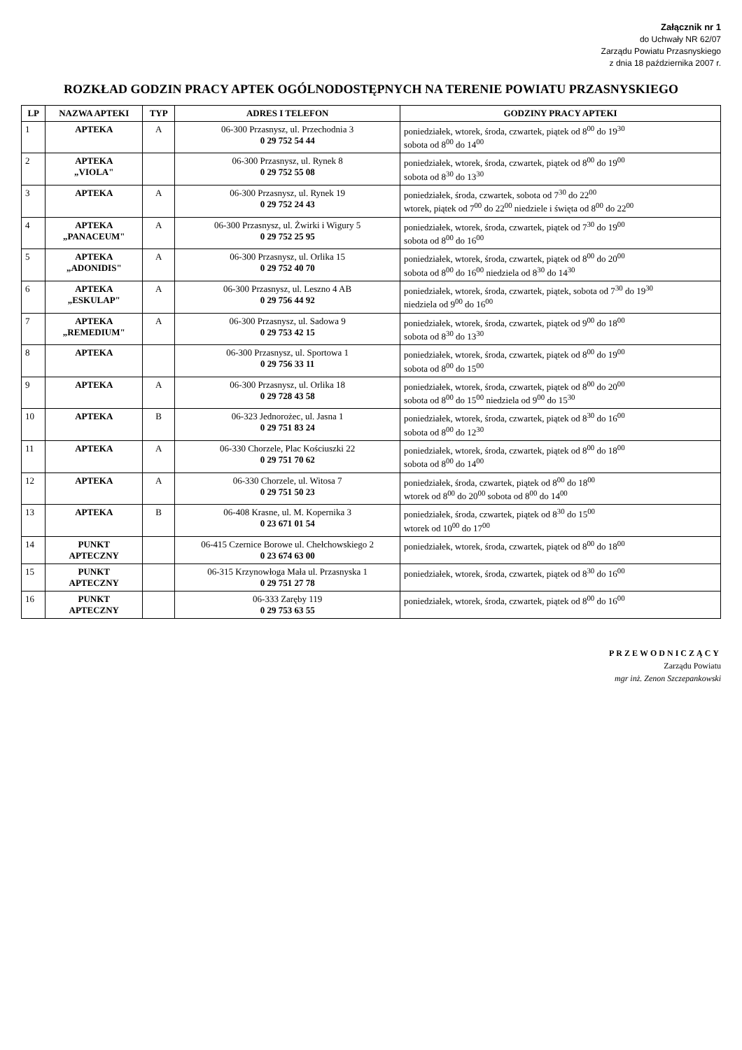Załącznik nr 1
do Uchwały NR 62/07
Zarządu Powiatu Przasnyskiego
z dnia 18 października 2007 r.
ROZKŁAD GODZIN PRACY APTEK OGÓLNODOSTĘPNYCH NA TERENIE POWIATU PRZASNYSKIEGO
| LP | NAZWA APTEKI | TYP | ADRES I TELEFON | GODZINY PRACY APTEKI |
| --- | --- | --- | --- | --- |
| 1 | APTEKA | A | 06-300 Przasnysz, ul. Przechodnia 3 0 29 752 54 44 | poniedziałek, wtorek, środa, czwartek, piątek od 8<sup>00</sup> do 19<sup>30</sup> sobota od 8<sup>00</sup> do 14<sup>00</sup> |
| 2 | APTEKA „VIOLA" | | 06-300 Przasnysz, ul. Rynek 8 0 29 752 55 08 | poniedziałek, wtorek, środa, czwartek, piątek od 8<sup>00</sup> do 19<sup>00</sup> sobota od 8<sup>30</sup> do 13<sup>30</sup> |
| 3 | APTEKA | A | 06-300 Przasnysz, ul. Rynek 19 0 29 752 24 43 | poniedziałek, środa, czwartek, sobota od 7<sup>30</sup> do 22<sup>00</sup> wtorek, piątek od 7<sup>00</sup> do 22<sup>00</sup> niedziele i święta od 8<sup>00</sup> do 22<sup>00</sup> |
| 4 | APTEKA „PANACEUM" | A | 06-300 Przasnysz, ul. Żwirki i Wigury 5 0 29 752 25 95 | poniedziałek, wtorek, środa, czwartek, piątek od 7<sup>30</sup> do 19<sup>00</sup> sobota od 8<sup>00</sup> do 16<sup>00</sup> |
| 5 | APTEKA „ADONIDIS" | A | 06-300 Przasnysz, ul. Orlika 15 0 29 752 40 70 | poniedziałek, wtorek, środa, czwartek, piątek od 8<sup>00</sup> do 20<sup>00</sup> sobota od 8<sup>00</sup> do 16<sup>00</sup> niedziela od 8<sup>30</sup> do 14<sup>30</sup> |
| 6 | APTEKA „ESKULAP" | A | 06-300 Przasnysz, ul. Leszno 4 AB 0 29 756 44 92 | poniedziałek, wtorek, środa, czwartek, piątek, sobota od 7<sup>30</sup> do 19<sup>30</sup> niedziela od 9<sup>00</sup> do 16<sup>00</sup> |
| 7 | APTEKA „REMEDIUM" | A | 06-300 Przasnysz, ul. Sadowa 9 0 29 753 42 15 | poniedziałek, wtorek, środa, czwartek, piątek od 9<sup>00</sup> do 18<sup>00</sup> sobota od 8<sup>30</sup> do 13<sup>30</sup> |
| 8 | APTEKA | | 06-300 Przasnysz, ul. Sportowa 1 0 29 756 33 11 | poniedziałek, wtorek, środa, czwartek, piątek od 8<sup>00</sup> do 19<sup>00</sup> sobota od 8<sup>00</sup> do 15<sup>00</sup> |
| 9 | APTEKA | A | 06-300 Przasnysz, ul. Orlika 18 0 29 728 43 58 | poniedziałek, wtorek, środa, czwartek, piątek od 8<sup>00</sup> do 20<sup>00</sup> sobota od 8<sup>00</sup> do 15<sup>00</sup> niedziela od 9<sup>00</sup> do 15<sup>30</sup> |
| 10 | APTEKA | B | 06-323 Jednorożec, ul. Jasna 1 0 29 751 83 24 | poniedziałek, wtorek, środa, czwartek, piątek od 8<sup>30</sup> do 16<sup>00</sup> sobota od 8<sup>00</sup> do 12<sup>30</sup> |
| 11 | APTEKA | A | 06-330 Chorzele, Plac Kościuszki 22 0 29 751 70 62 | poniedziałek, wtorek, środa, czwartek, piątek od 8<sup>00</sup> do 18<sup>00</sup> sobota od 8<sup>00</sup> do 14<sup>00</sup> |
| 12 | APTEKA | A | 06-330 Chorzele, ul. Witosa 7 0 29 751 50 23 | poniedziałek, środa, czwartek, piątek od 8<sup>00</sup> do 18<sup>00</sup> wtorek od 8<sup>00</sup> do 20<sup>00</sup> sobota od 8<sup>00</sup> do 14<sup>00</sup> |
| 13 | APTEKA | B | 06-408 Krasne, ul. M. Kopernika 3 0 23 671 01 54 | poniedziałek, środa, czwartek, piątek od 8<sup>30</sup> do 15<sup>00</sup> wtorek od 10<sup>00</sup> do 17<sup>00</sup> |
| 14 | PUNKT APTECZNY | | 06-415 Czernice Borowe ul. Chełchowskiego 2 0 23 674 63 00 | poniedziałek, wtorek, środa, czwartek, piątek od 8<sup>00</sup> do 18<sup>00</sup> |
| 15 | PUNKT APTECZNY | | 06-315 Krzynowłoga Mała ul. Przasnyska 1 0 29 751 27 78 | poniedziałek, wtorek, środa, czwartek, piątek od 8<sup>30</sup> do 16<sup>00</sup> |
| 16 | PUNKT APTECZNY | | 06-333 Zaręby 119 0 29 753 63 55 | poniedziałek, wtorek, środa, czwartek, piątek od 8<sup>00</sup> do 16<sup>00</sup> |
PRZEWODNICZĄCY
Zarządu Powiatu
mgr inż. Zenon Szczepankowski